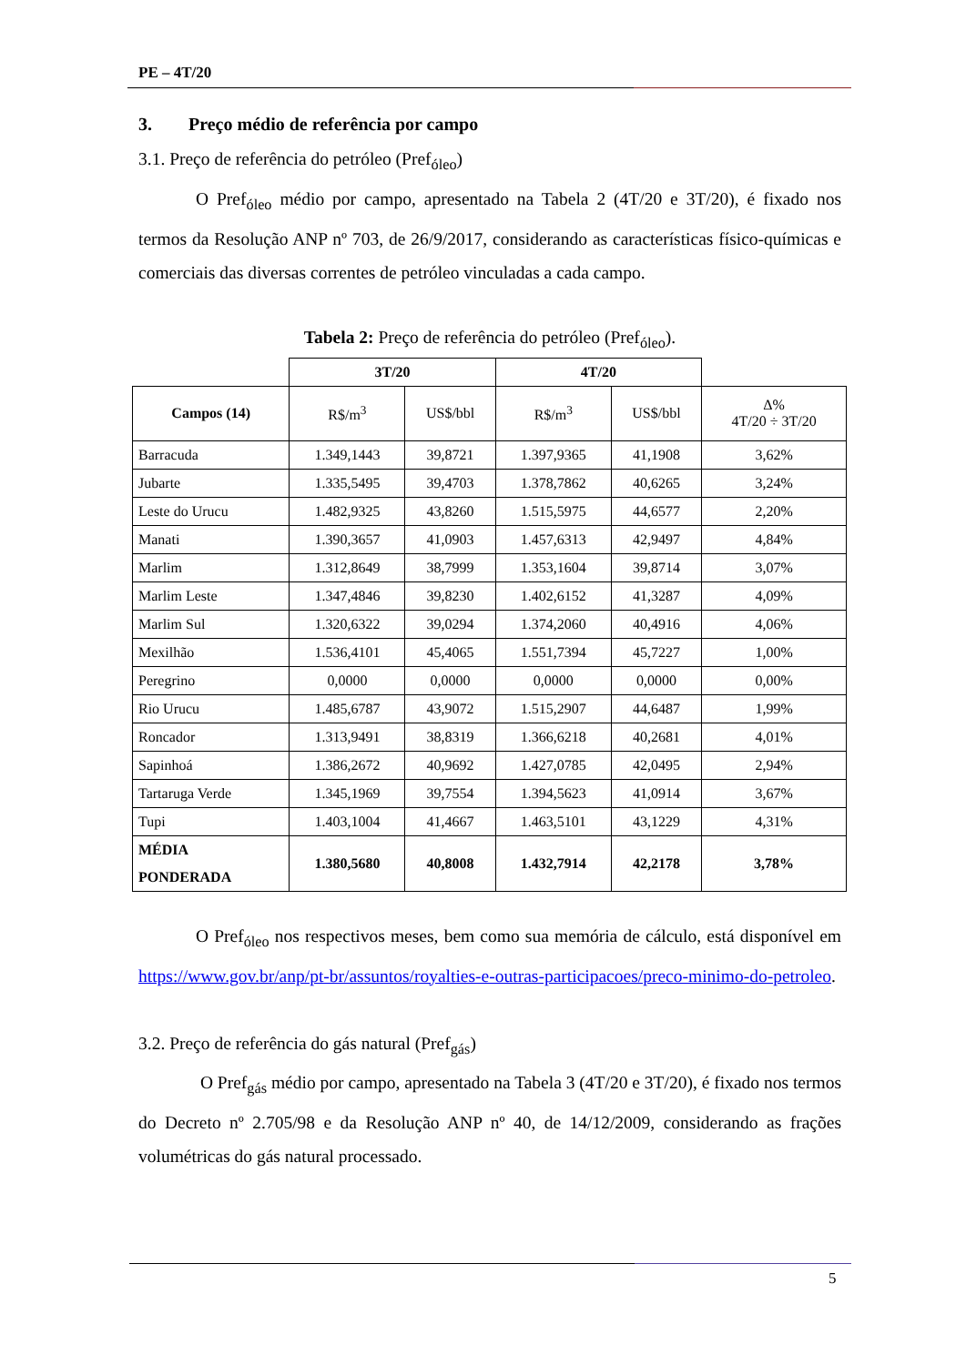PE – 4T/20
3. Preço médio de referência por campo
3.1. Preço de referência do petróleo (Pref<sub>óleo</sub>)
O Pref<sub>óleo</sub> médio por campo, apresentado na Tabela 2 (4T/20 e 3T/20), é fixado nos termos da Resolução ANP nº 703, de 26/9/2017, considerando as características físico-químicas e comerciais das diversas correntes de petróleo vinculadas a cada campo.
Tabela 2: Preço de referência do petróleo (Pref<sub>óleo</sub>).
| | 3T/20 | | 4T/20 | | |
| --- | --- | --- | --- | --- | --- |
| Campos (14) | R$/m<sup>3</sup> | US$/bbl | R$/m<sup>3</sup> | US$/bbl | Δ% 4T/20 ÷ 3T/20 |
| Barracuda | 1.349,1443 | 39,8721 | 1.397,9365 | 41,1908 | 3,62% |
| Jubarte | 1.335,5495 | 39,4703 | 1.378,7862 | 40,6265 | 3,24% |
| Leste do Urucu | 1.482,9325 | 43,8260 | 1.515,5975 | 44,6577 | 2,20% |
| Manati | 1.390,3657 | 41,0903 | 1.457,6313 | 42,9497 | 4,84% |
| Marlim | 1.312,8649 | 38,7999 | 1.353,1604 | 39,8714 | 3,07% |
| Marlim Leste | 1.347,4846 | 39,8230 | 1.402,6152 | 41,3287 | 4,09% |
| Marlim Sul | 1.320,6322 | 39,0294 | 1.374,2060 | 40,4916 | 4,06% |
| Mexilhão | 1.536,4101 | 45,4065 | 1.551,7394 | 45,7227 | 1,00% |
| Peregrino | 0,0000 | 0,0000 | 0,0000 | 0,0000 | 0,00% |
| Rio Urucu | 1.485,6787 | 43,9072 | 1.515,2907 | 44,6487 | 1,99% |
| Roncador | 1.313,9491 | 38,8319 | 1.366,6218 | 40,2681 | 4,01% |
| Sapinhoá | 1.386,2672 | 40,9692 | 1.427,0785 | 42,0495 | 2,94% |
| Tartaruga Verde | 1.345,1969 | 39,7554 | 1.394,5623 | 41,0914 | 3,67% |
| Tupi | 1.403,1004 | 41,4667 | 1.463,5101 | 43,1229 | 4,31% |
| MÉDIA PONDERADA | 1.380,5680 | 40,8008 | 1.432,7914 | 42,2178 | 3,78% |
O Pref<sub>óleo</sub> nos respectivos meses, bem como sua memória de cálculo, está disponível em https://www.gov.br/anp/pt-br/assuntos/royalties-e-outras-participacoes/preco-minimo-do-petroleo.
3.2. Preço de referência do gás natural (Pref<sub>gás</sub>)
O Pref<sub>gás</sub> médio por campo, apresentado na Tabela 3 (4T/20 e 3T/20), é fixado nos termos do Decreto nº 2.705/98 e da Resolução ANP nº 40, de 14/12/2009, considerando as frações volumétricas do gás natural processado.
5